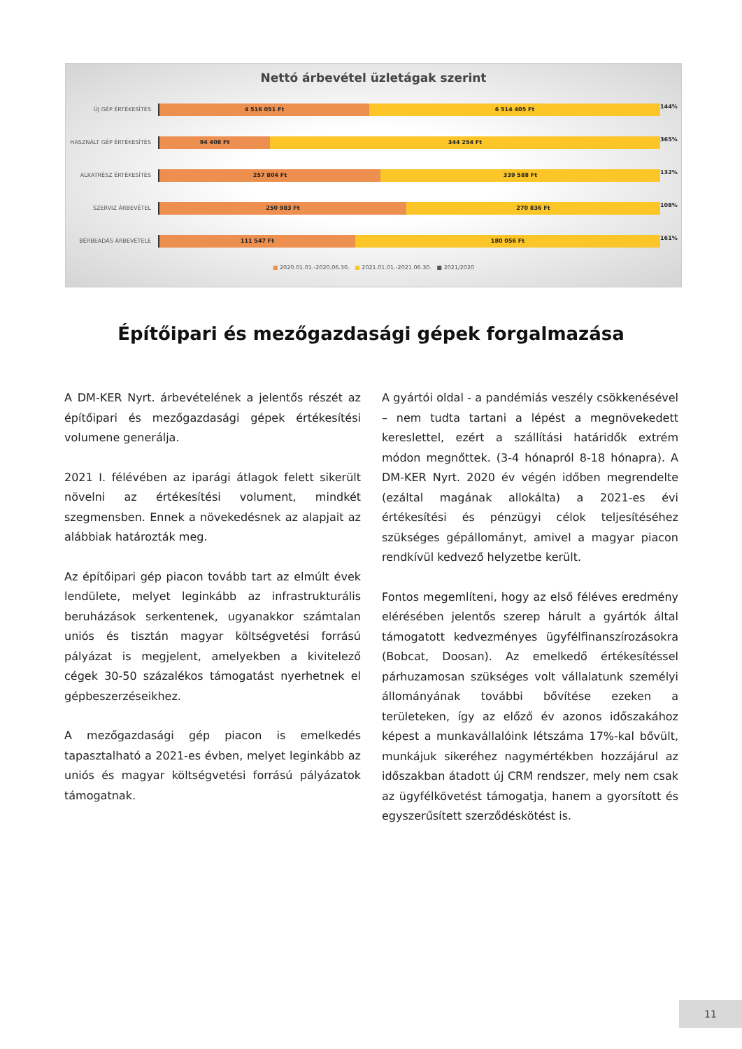Nettó árbevétel üzletágak szerint
ÚJ GÉP ÉRTÉKESÍTÉS
4 516 051 Ft 6 514 405 Ft
144%
HASZNÁLT GÉP ÉRTÉKESÍTÉS
94 408 Ft 344 254 Ft
365%
ALKATRÉSZ ÉRTÉKESÍTÉS
257 804 Ft 339 588 Ft
132%
SZERVIZ ÁRBEVÉTEL
250 983 Ft 270 836 Ft
108%
BÉRBEADÁS ÁRBEVÉTELE
111 547 Ft 180 056 Ft
161%
■ 2020.01.01.-2020.06.30. ■ 2021.01.01.-2021.06.30. ■ 2021/2020
Építőipari és mezőgazdasági gépek forgalmazása
A DM-KER Nyrt. árbevételének a jelentős részét az építőipari és mezőgazdasági gépek értékesítési volumene generálja.
2021 I. félévében az iparági átlagok felett sikerült növelni az értékesítési volument, mindkét szegmensben. Ennek a növekedésnek az alapjait az alábbiak határozták meg.
Az építőipari gép piacon tovább tart az elmúlt évek lendülete, melyet leginkább az infrastrukturális beruházások serkentenek, ugyanakkor számtalan uniós és tisztán magyar költségvetési forrású pályázat is megjelent, amelyekben a kivitelező cégek 30-50 százalékos támogatást nyerhetnek el gépbeszerzéseikhez.
A mezőgazdasági gép piacon is emelkedés tapasztalható a 2021-es évben, melyet leginkább az uniós és magyar költségvetési forrású pályázatok támogatnak.
A gyártói oldal - a pandémiás veszély csökkenésével – nem tudta tartani a lépést a megnövekedett kereslettel, ezért a szállítási határidők extrém módon megnőttek. (3-4 hónapról 8-18 hónapra). A DM-KER Nyrt. 2020 év végén időben megrendelte (ezáltal magának allokálta) a 2021-es évi értékesítési és pénzügyi célok teljesítéséhez szükséges gépállományt, amivel a magyar piacon rendkívül kedvező helyzetbe került.
Fontos megemlíteni, hogy az első féléves eredmény elérésében jelentős szerep hárult a gyártók által támogatott kedvezményes ügyfélfinanszírozásokra (Bobcat, Doosan). Az emelkedő értékesítéssel párhuzamosan szükséges volt vállalatunk személyi állományának további bővítése ezeken a területeken, így az előző év azonos időszakához képest a munkavállalóink létszáma 17%-kal bővült, munkájuk sikeréhez nagymértékben hozzájárul az időszakban átadott új CRM rendszer, mely nem csak az ügyfélkövetést támogatja, hanem a gyorsított és egyszerűsített szerződéskötést is.
11